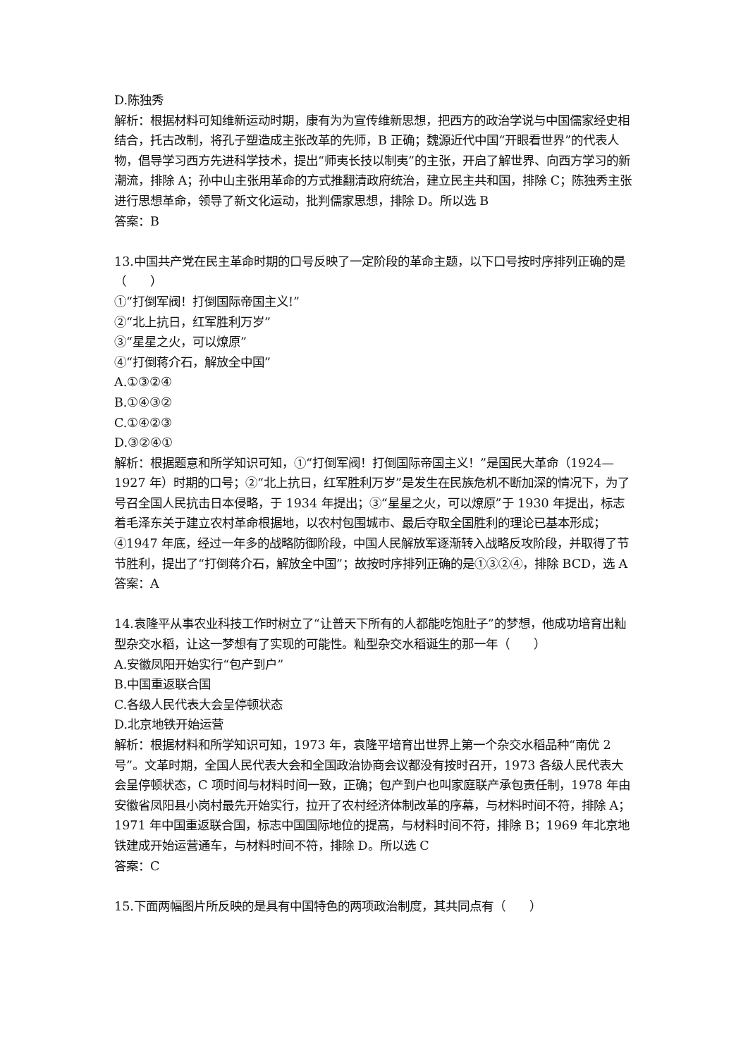D.陈独秀
解析：根据材料可知维新运动时期，康有为为宣传维新思想，把西方的政治学说与中国儒家经史相结合，托古改制，将孔子塑造成主张改革的先师，B 正确；魏源近代中国“开眼看世界”的代表人物，倡导学习西方先进科学技术，提出“师夷长技以制夷”的主张，开启了解世界、向西方学习的新潮流，排除 A；孙中山主张用革命的方式推翻清政府统治，建立民主共和国，排除 C；陈独秀主张进行思想革命，领导了新文化运动，批判儒家思想，排除 D。所以选 B
答案：B
13.中国共产党在民主革命时期的口号反映了一定阶段的革命主题，以下口号按时序排列正确的是（　　）
①“打倒军阀！打倒国际帝国主义!”
②“北上抗日，红军胜利万岁”
③“星星之火，可以燎原”
④“打倒蒋介石，解放全中国”
A.①③②④
B.①④③②
C.①④②③
D.③②④①
解析：根据题意和所学知识可知，①“打倒军阀！打倒国际帝国主义！”是国民大革命（1924—1927 年）时期的口号；②“北上抗日，红军胜利万岁”是发生在民族危机不断加深的情况下，为了号召全国人民抗击日本侵略，于 1934 年提出；③“星星之火，可以燎原”于 1930 年提出，标志着毛泽东关于建立农村革命根据地，以农村包围城市、最后夺取全国胜利的理论已基本形成；④1947 年底，经过一年多的战略防御阶段，中国人民解放军逐渐转入战略反攻阶段，并取得了节节胜利，提出了“打倒蒋介石，解放全中国”；故按时序排列正确的是①③②④，排除 BCD，选 A
答案：A
14.袁隆平从事农业科技工作时树立了“让普天下所有的人都能吃饱肚子”的梦想，他成功培育出籼型杂交水稻，让这一梦想有了实现的可能性。籼型杂交水稻诞生的那一年（　　）
A.安徽凤阳开始实行“包产到户”
B.中国重返联合国
C.各级人民代表大会呈停顿状态
D.北京地铁开始运营
解析：根据材料和所学知识可知，1973 年，袁隆平培育出世界上第一个杂交水稻品种“南优 2 号”。文革时期，全国人民代表大会和全国政治协商会议都没有按时召开，1973 各级人民代表大会呈停顿状态，C 项时间与材料时间一致，正确；包产到户也叫家庭联产承包责任制，1978 年由安徽省凤阳县小岗村最先开始实行，拉开了农村经济体制改革的序幕，与材料时间不符，排除 A；1971 年中国重返联合国，标志中国国际地位的提高，与材料时间不符，排除 B；1969 年北京地铁建成开始运营通车，与材料时间不符，排除 D。所以选 C
答案：C
15.下面两幅图片所反映的是具有中国特色的两项政治制度，其共同点有（　　）